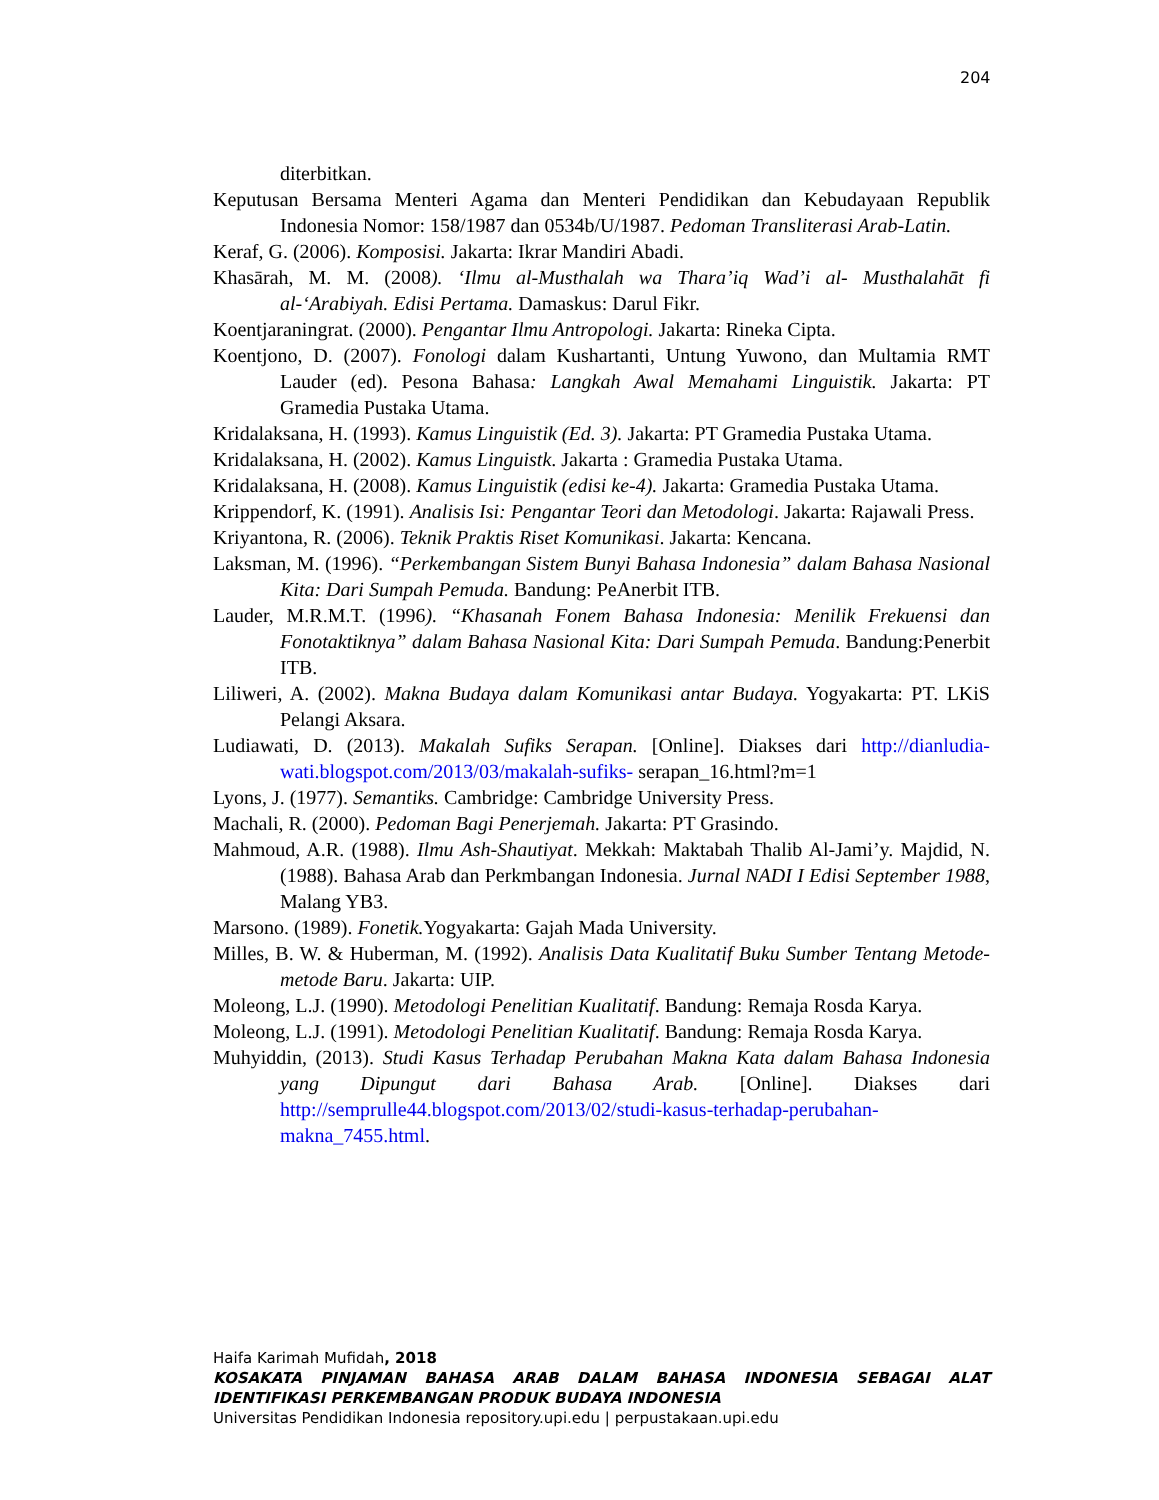204
diterbitkan.
Keputusan Bersama Menteri Agama dan Menteri Pendidikan dan Kebudayaan Republik Indonesia Nomor: 158/1987 dan 0534b/U/1987. Pedoman Transliterasi Arab-Latin.
Keraf, G. (2006). Komposisi. Jakarta: Ikrar Mandiri Abadi.
Khasārah, M. M. (2008). ‘Ilmu al-Musthalah wa Thara’iq Wad’i al- Musthalahāt fi al-‘Arabiyah. Edisi Pertama. Damaskus: Darul Fikr.
Koentjaraningrat. (2000). Pengantar Ilmu Antropologi. Jakarta: Rineka Cipta.
Koentjono, D. (2007). Fonologi dalam Kushartanti, Untung Yuwono, dan Multamia RMT Lauder (ed). Pesona Bahasa: Langkah Awal Memahami Linguistik. Jakarta: PT Gramedia Pustaka Utama.
Kridalaksana, H. (1993). Kamus Linguistik (Ed. 3). Jakarta: PT Gramedia Pustaka Utama.
Kridalaksana, H. (2002). Kamus Linguistk. Jakarta : Gramedia Pustaka Utama.
Kridalaksana, H. (2008). Kamus Linguistik (edisi ke-4). Jakarta: Gramedia Pustaka Utama.
Krippendorf, K. (1991). Analisis Isi: Pengantar Teori dan Metodologi. Jakarta: Rajawali Press.
Kriyantona, R. (2006). Teknik Praktis Riset Komunikasi. Jakarta: Kencana.
Laksman, M. (1996). “Perkembangan Sistem Bunyi Bahasa Indonesia” dalam Bahasa Nasional Kita: Dari Sumpah Pemuda. Bandung: PeAnerbit ITB.
Lauder, M.R.M.T. (1996). “Khasanah Fonem Bahasa Indonesia: Menilik Frekuensi dan Fonotaktiknya” dalam Bahasa Nasional Kita: Dari Sumpah Pemuda. Bandung:Penerbit ITB.
Liliweri, A. (2002). Makna Budaya dalam Komunikasi antar Budaya. Yogyakarta: PT. LKiS Pelangi Aksara.
Ludiawati, D. (2013). Makalah Sufiks Serapan. [Online]. Diakses dari http://dianludia-wati.blogspot.com/2013/03/makalah-sufiks- serapan_16.html?m=1
Lyons, J. (1977). Semantiks. Cambridge: Cambridge University Press.
Machali, R. (2000). Pedoman Bagi Penerjemah. Jakarta: PT Grasindo.
Mahmoud, A.R. (1988). Ilmu Ash-Shautiyat. Mekkah: Maktabah Thalib Al-Jami’y. Majdid, N. (1988). Bahasa Arab dan Perkmbangan Indonesia. Jurnal NADI I Edisi September 1988, Malang YB3.
Marsono. (1989). Fonetik. Yogyakarta: Gajah Mada University.
Milles, B. W. & Huberman, M. (1992). Analisis Data Kualitatif Buku Sumber Tentang Metode-metode Baru. Jakarta: UIP.
Moleong, L.J. (1990). Metodologi Penelitian Kualitatif. Bandung: Remaja Rosda Karya.
Moleong, L.J. (1991). Metodologi Penelitian Kualitatif. Bandung: Remaja Rosda Karya.
Muhyiddin, (2013). Studi Kasus Terhadap Perubahan Makna Kata dalam Bahasa Indonesia yang Dipungut dari Bahasa Arab. [Online]. Diakses dari http://semprulle44.blogspot.com/2013/02/studi-kasus-terhadap-perubahan-makna_7455.html.
Haifa Karimah Mufidah, 2018
KOSAKATA PINJAMAN BAHASA ARAB DALAM BAHASA INDONESIA SEBAGAI ALAT IDENTIFIKASI PERKEMBANGAN PRODUK BUDAYA INDONESIA
Universitas Pendidikan Indonesia repository.upi.edu | perpustakaan.upi.edu